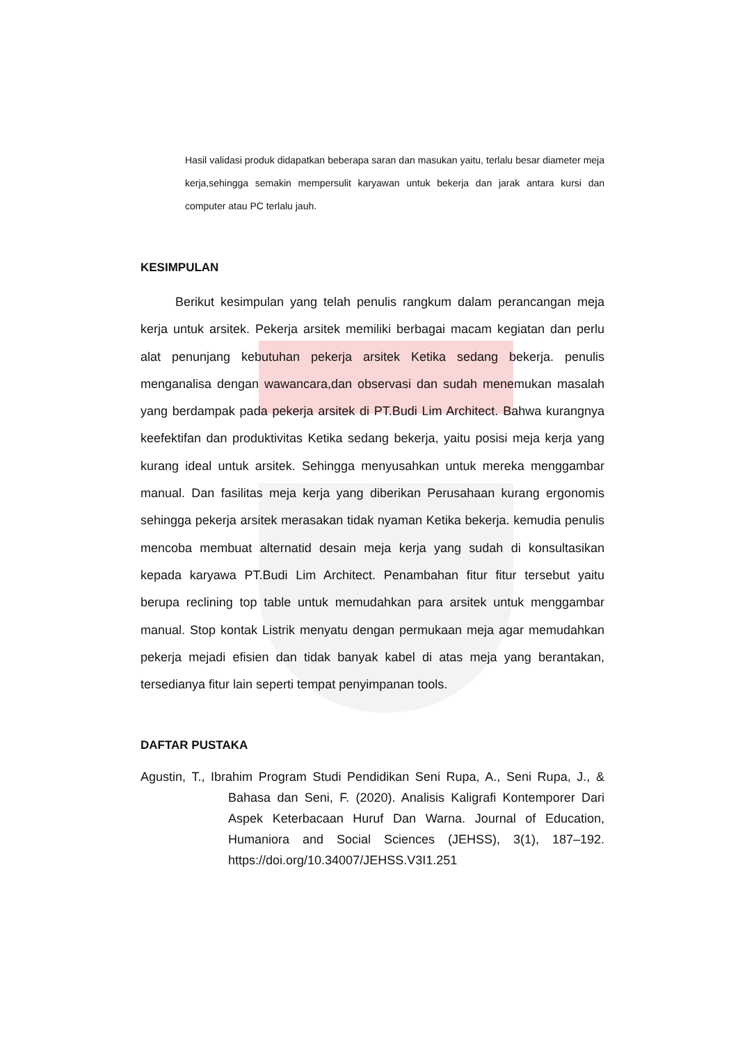Hasil validasi produk didapatkan beberapa saran dan masukan yaitu, terlalu besar diameter meja kerja,sehingga semakin mempersulit karyawan untuk bekerja dan jarak antara kursi dan computer atau PC terlalu jauh.
KESIMPULAN
Berikut kesimpulan yang telah penulis rangkum dalam perancangan meja kerja untuk arsitek. Pekerja arsitek memiliki berbagai macam kegiatan dan perlu alat penunjang kebutuhan pekerja arsitek Ketika sedang bekerja. penulis menganalisa dengan wawancara,dan observasi dan sudah menemukan masalah yang berdampak pada pekerja arsitek di PT.Budi Lim Architect. Bahwa kurangnya keefektifan dan produktivitas Ketika sedang bekerja, yaitu posisi meja kerja yang kurang ideal untuk arsitek. Sehingga menyusahkan untuk mereka menggambar manual. Dan fasilitas meja kerja yang diberikan Perusahaan kurang ergonomis sehingga pekerja arsitek merasakan tidak nyaman Ketika bekerja. kemudia penulis mencoba membuat alternatid desain meja kerja yang sudah di konsultasikan kepada karyawa PT.Budi Lim Architect. Penambahan fitur fitur tersebut yaitu berupa reclining top table untuk memudahkan para arsitek untuk menggambar manual. Stop kontak Listrik menyatu dengan permukaan meja agar memudahkan pekerja mejadi efisien dan tidak banyak kabel di atas meja yang berantakan, tersedianya fitur lain seperti tempat penyimpanan tools.
DAFTAR PUSTAKA
Agustin, T., Ibrahim Program Studi Pendidikan Seni Rupa, A., Seni Rupa, J., & Bahasa dan Seni, F. (2020). Analisis Kaligrafi Kontemporer Dari Aspek Keterbacaan Huruf Dan Warna. Journal of Education, Humaniora and Social Sciences (JEHSS), 3(1), 187–192. https://doi.org/10.34007/JEHSS.V3I1.251